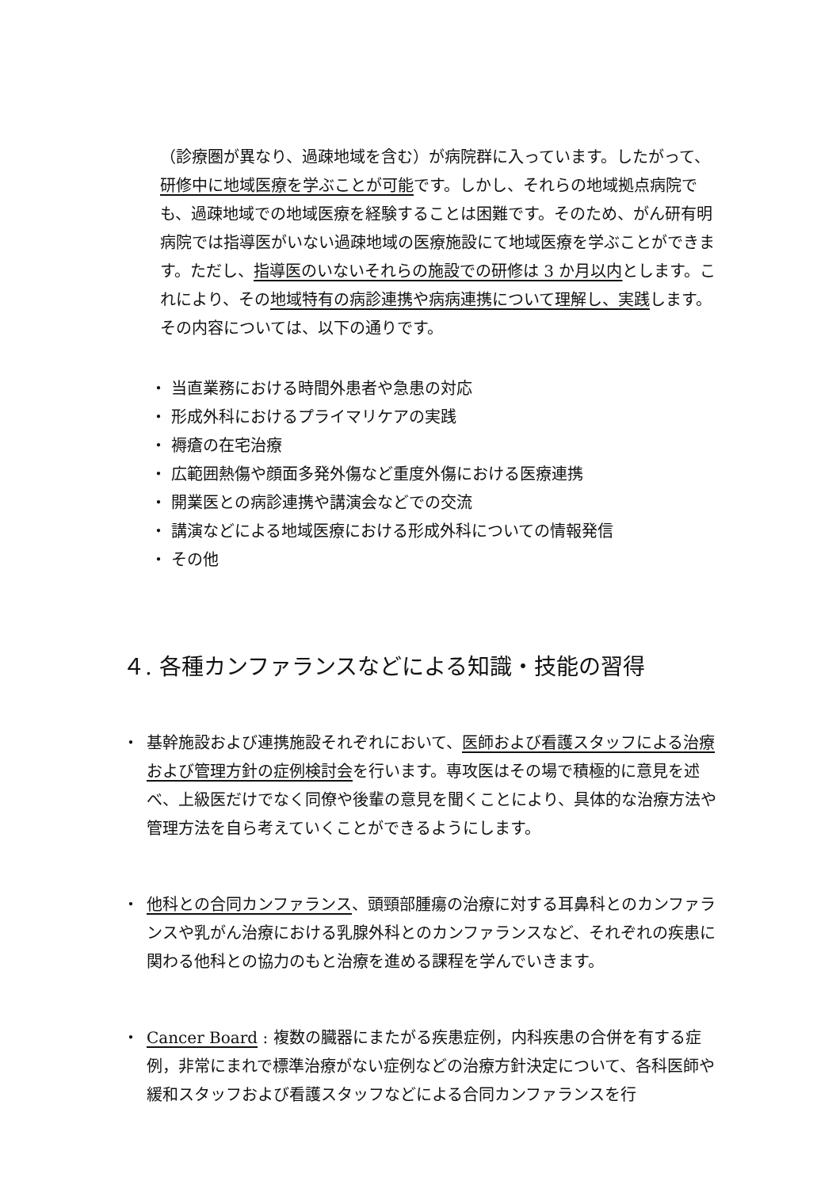（診療圏が異なり、過疎地域を含む）が病院群に入っています。したがって、研修中に地域医療を学ぶことが可能です。しかし、それらの地域拠点病院でも、過疎地域での地域医療を経験することは困難です。そのため、がん研有明病院では指導医がいない過疎地域の医療施設にて地域医療を学ぶことができます。ただし、指導医のいないそれらの施設での研修は 3 か月以内とします。これにより、その地域特有の病診連携や病病連携について理解し、実践します。その内容については、以下の通りです。
・ 当直業務における時間外患者や急患の対応
・ 形成外科におけるプライマリケアの実践
・ 褥瘡の在宅治療
・ 広範囲熱傷や顔面多発外傷など重度外傷における医療連携
・ 開業医との病診連携や講演会などでの交流
・ 講演などによる地域医療における形成外科についての情報発信
・ その他
４. 各種カンファランスなどによる知識・技能の習得
・ 基幹施設および連携施設それぞれにおいて、医師および看護スタッフによる治療および管理方針の症例検討会を行います。専攻医はその場で積極的に意見を述べ、上級医だけでなく同僚や後輩の意見を聞くことにより、具体的な治療方法や管理方法を自ら考えていくことができるようにします。
・ 他科との合同カンファランス、頭頸部腫瘍の治療に対する耳鼻科とのカンファランスや乳がん治療における乳腺外科とのカンファランスなど、それぞれの疾患に関わる他科との協力のもと治療を進める課程を学んでいきます。
・ Cancer Board : 複数の臓器にまたがる疾患症例，内科疾患の合併を有する症例，非常にまれで標準治療がない症例などの治療方針決定について、各科医師や緩和スタッフおよび看護スタッフなどによる合同カンファランスを行